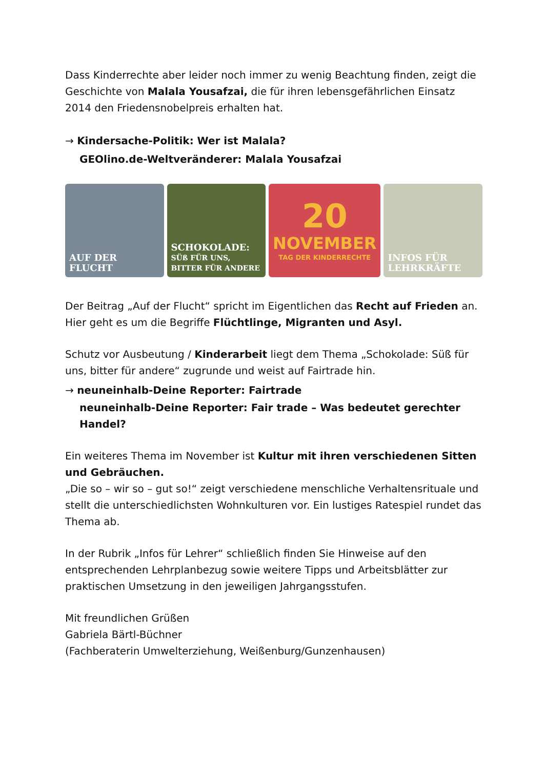Dass Kinderrechte aber leider noch immer zu wenig Beachtung finden, zeigt die Geschichte von Malala Yousafzai, die für ihren lebensgefährlichen Einsatz 2014 den Friedensnobelpreis erhalten hat.
→ Kindersache-Politik: Wer ist Malala?
GEOlino.de-Weltveränderer: Malala Yousafzai
AUF DER FLUCHT SCHOKOLADE:
SÜß FÜR UNS, BITTER FÜR ANDERE
20
NOVEMBER
TAG DER KINDERRECHTE
INFOS FÜR
LEHRKRÄFTE
Der Beitrag „Auf der Flucht“ spricht im Eigentlichen das Recht auf Frieden an. Hier geht es um die Begriffe Flüchtlinge, Migranten und Asyl.
Schutz vor Ausbeutung / Kinderarbeit liegt dem Thema „Schokolade: Süß für uns, bitter für andere“ zugrunde und weist auf Fairtrade hin.
→ neuneinhalb-Deine Reporter: Fairtrade
neuneinhalb-Deine Reporter: Fair trade – Was bedeutet gerechter Handel?
Ein weiteres Thema im November ist Kultur mit ihren verschiedenen Sitten und Gebräuchen.
„Die so – wir so – gut so!“ zeigt verschiedene menschliche Verhaltensrituale und stellt die unterschiedlichsten Wohnkulturen vor. Ein lustiges Ratespiel rundet das Thema ab.
In der Rubrik „Infos für Lehrer“ schließlich finden Sie Hinweise auf den entsprechenden Lehrplanbezug sowie weitere Tipps und Arbeitsblätter zur praktischen Umsetzung in den jeweiligen Jahrgangsstufen.
Mit freundlichen Grüßen
Gabriela Bärtl-Büchner
(Fachberaterin Umwelterziehung, Weißenburg/Gunzenhausen)